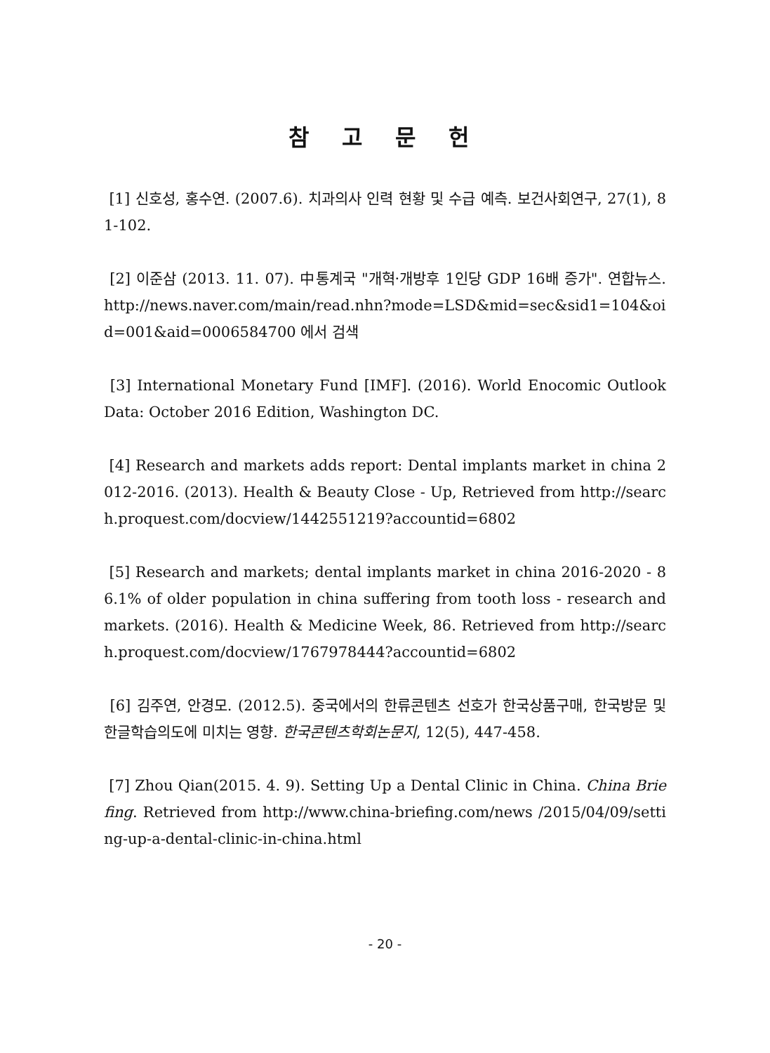참 고 문 헌
[1] 신호성, 홍수연. (2007.6). 치과의사 인력 현황 및 수급 예측. 보건사회연구, 27(1), 81-102.
[2] 이준삼 (2013. 11. 07). 中통계국 "개혁·개방후 1인당 GDP 16배 증가". 연합뉴스. http://news.naver.com/main/read.nhn?mode=LSD&mid=sec&sid1=104&oid=001&aid=0006584700 에서 검색
[3] International Monetary Fund [IMF]. (2016). World Enocomic Outlook Data: October 2016 Edition, Washington DC.
[4] Research and markets adds report: Dental implants market in china 2012-2016. (2013). Health & Beauty Close - Up, Retrieved from http://search.proquest.com/docview/1442551219?accountid=6802
[5] Research and markets; dental implants market in china 2016-2020 - 86.1% of older population in china suffering from tooth loss - research and markets. (2016). Health & Medicine Week, 86. Retrieved from http://search.proquest.com/docview/1767978444?accountid=6802
[6] 김주연, 안경모. (2012.5). 중국에서의 한류콘텐츠 선호가 한국상품구매, 한국방문 및 한글학습의도에 미치는 영향. 한국콘텐츠학회논문지, 12(5), 447-458.
[7] Zhou Qian(2015. 4. 9). Setting Up a Dental Clinic in China. China Briefing. Retrieved from http://www.china-briefing.com/news /2015/04/09/setting-up-a-dental-clinic-in-china.html
- 20 -